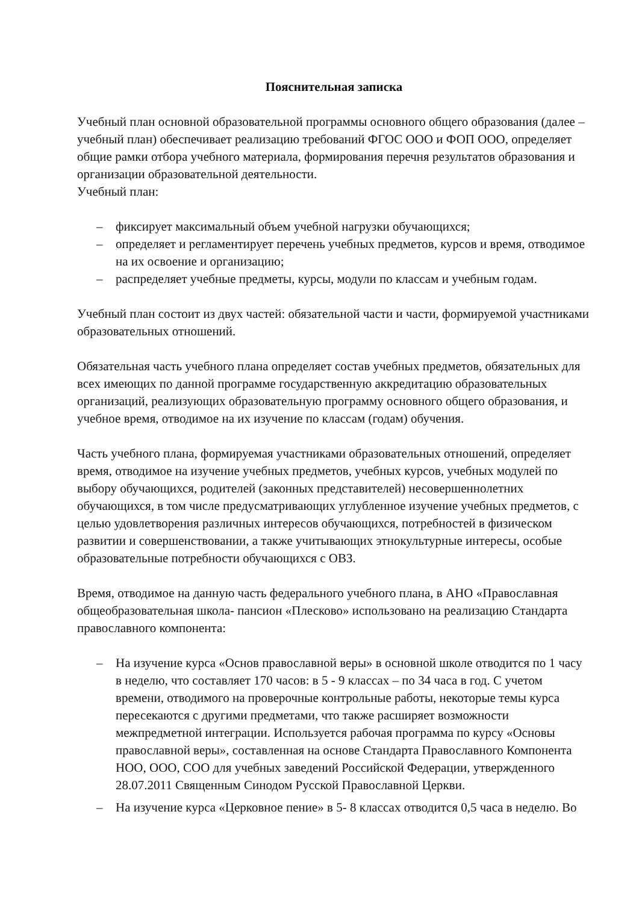Пояснительная записка
Учебный план основной образовательной программы основного общего образования (далее – учебный план) обеспечивает реализацию требований ФГОС ООО и ФОП ООО, определяет общие рамки отбора учебного материала, формирования перечня результатов образования и организации образовательной деятельности.
Учебный план:
– фиксирует максимальный объем учебной нагрузки обучающихся;
– определяет и регламентирует перечень учебных предметов, курсов и время, отводимое на их освоение и организацию;
– распределяет учебные предметы, курсы, модули по классам и учебным годам.
Учебный план состоит из двух частей: обязательной части и части, формируемой участниками образовательных отношений.
Обязательная часть учебного плана определяет состав учебных предметов, обязательных для всех имеющих по данной программе государственную аккредитацию образовательных организаций, реализующих образовательную программу основного общего образования, и учебное время, отводимое на их изучение по классам (годам) обучения.
Часть учебного плана, формируемая участниками образовательных отношений, определяет время, отводимое на изучение учебных предметов, учебных курсов, учебных модулей по выбору обучающихся, родителей (законных представителей) несовершеннолетних обучающихся, в том числе предусматривающих углубленное изучение учебных предметов, с целью удовлетворения различных интересов обучающихся, потребностей в физическом развитии и совершенствовании, а также учитывающих этнокультурные интересы, особые образовательные потребности обучающихся с ОВЗ.
Время, отводимое на данную часть федерального учебного плана, в АНО «Православная общеобразовательная школа- пансион «Плесково» использовано на реализацию Стандарта православного компонента:
– На изучение курса «Основ православной веры» в основной школе отводится по 1 часу в неделю, что составляет 170 часов: в 5 - 9 классах – по 34 часа в год. С учетом времени, отводимого на проверочные контрольные работы, некоторые темы курса пересекаются с другими предметами, что также расширяет возможности межпредметной интеграции. Используется рабочая программа по курсу «Основы православной веры», составленная на основе Стандарта Православного Компонента НОО, ООО, СОО для учебных заведений Российской Федерации, утвержденного 28.07.2011 Священным Синодом Русской Православной Церкви.
– На изучение курса «Церковное пение» в 5- 8 классах отводится 0,5 часа в неделю. Во